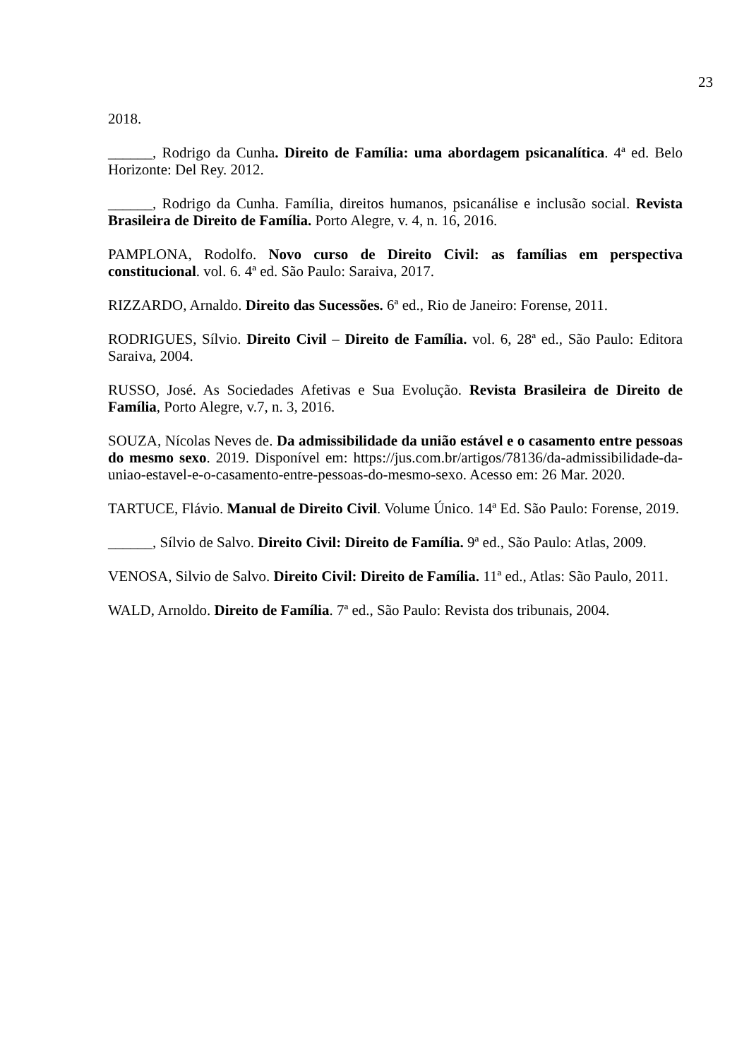23
2018.
______, Rodrigo da Cunha. Direito de Família: uma abordagem psicanalítica. 4ª ed. Belo Horizonte: Del Rey. 2012.
______, Rodrigo da Cunha. Família, direitos humanos, psicanálise e inclusão social. Revista Brasileira de Direito de Família. Porto Alegre, v. 4, n. 16, 2016.
PAMPLONA, Rodolfo. Novo curso de Direito Civil: as famílias em perspectiva constitucional. vol. 6. 4ª ed. São Paulo: Saraiva, 2017.
RIZZARDO, Arnaldo. Direito das Sucessões. 6ª ed., Rio de Janeiro: Forense, 2011.
RODRIGUES, Sílvio. Direito Civil – Direito de Família. vol. 6, 28ª ed., São Paulo: Editora Saraiva, 2004.
RUSSO, José. As Sociedades Afetivas e Sua Evolução. Revista Brasileira de Direito de Família, Porto Alegre, v.7, n. 3, 2016.
SOUZA, Nícolas Neves de. Da admissibilidade da união estável e o casamento entre pessoas do mesmo sexo. 2019. Disponível em: https://jus.com.br/artigos/78136/da-admissibilidade-da-uniao-estavel-e-o-casamento-entre-pessoas-do-mesmo-sexo. Acesso em: 26 Mar. 2020.
TARTUCE, Flávio. Manual de Direito Civil. Volume Único. 14ª Ed. São Paulo: Forense, 2019.
______, Sílvio de Salvo. Direito Civil: Direito de Família. 9ª ed., São Paulo: Atlas, 2009.
VENOSA, Silvio de Salvo. Direito Civil: Direito de Família. 11ª ed., Atlas: São Paulo, 2011.
WALD, Arnoldo. Direito de Família. 7ª ed., São Paulo: Revista dos tribunais, 2004.